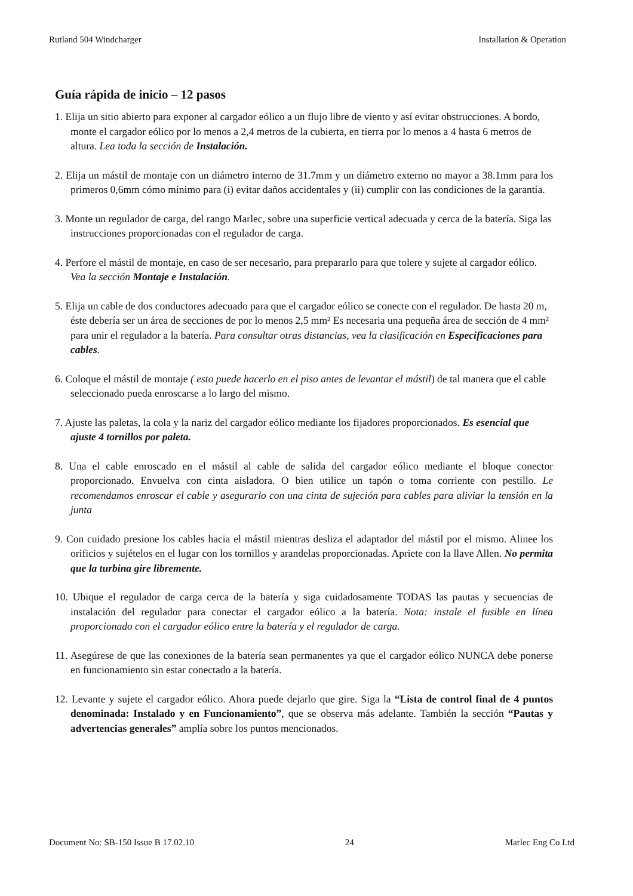Rutland 504 Windcharger Installation & Operation
Guía rápida de inicio – 12 pasos
1. Elija un sitio abierto para exponer al cargador eólico a un flujo libre de viento y así evitar obstrucciones. A bordo, monte el cargador eólico por lo menos a 2,4 metros de la cubierta, en tierra por lo menos a 4 hasta 6 metros de altura. Lea toda la sección de Instalación.
2. Elija un mástil de montaje con un diámetro interno de 31.7mm y un diámetro externo no mayor a 38.1mm para los primeros 0,6mm cómo mínimo para (i) evitar daños accidentales y (ii) cumplir con las condiciones de la garantía.
3. Monte un regulador de carga, del rango Marlec, sobre una superficie vertical adecuada y cerca de la batería. Siga las instrucciones proporcionadas con el regulador de carga.
4. Perfore el mástil de montaje, en caso de ser necesario, para prepararlo para que tolere y sujete al cargador eólico. Vea la sección Montaje e Instalación.
5. Elija un cable de dos conductores adecuado para que el cargador eólico se conecte con el regulador. De hasta 20 m, éste debería ser un área de secciones de por lo menos 2,5 mm² Es necesaria una pequeña área de sección de 4 mm² para unir el regulador a la batería. Para consultar otras distancias, vea la clasificación en Especificaciones para cables.
6. Coloque el mástil de montaje ( esto puede hacerlo en el piso antes de levantar el mástil) de tal manera que el cable seleccionado pueda enroscarse a lo largo del mismo.
7. Ajuste las paletas, la cola y la nariz del cargador eólico mediante los fijadores proporcionados. Es esencial que ajuste 4 tornillos por paleta.
8. Una el cable enroscado en el mástil al cable de salida del cargador eólico mediante el bloque conector proporcionado. Envuelva con cinta aisladora. O bien utilice un tapón o toma corriente con pestillo. Le recomendamos enroscar el cable y asegurarlo con una cinta de sujeción para cables para aliviar la tensión en la junta
9. Con cuidado presione los cables hacia el mástil mientras desliza el adaptador del mástil por el mismo. Alinee los orificios y sujételos en el lugar con los tornillos y arandelas proporcionadas. Apriete con la llave Allen. No permita que la turbina gire libremente.
10. Ubique el regulador de carga cerca de la batería y siga cuidadosamente TODAS las pautas y secuencias de instalación del regulador para conectar el cargador eólico a la batería. Nota: instale el fusible en línea proporcionado con el cargador eólico entre la batería y el regulador de carga.
11. Asegúrese de que las conexiones de la batería sean permanentes ya que el cargador eólico NUNCA debe ponerse en funcionamiento sin estar conectado a la batería.
12. Levante y sujete el cargador eólico. Ahora puede dejarlo que gire. Siga la “Lista de control final de 4 puntos denominada: Instalado y en Funcionamiento”, que se observa más adelante. También la sección “Pautas y advertencias generales” amplía sobre los puntos mencionados.
Document No: SB-150 Issue B 17.02.10 24 Marlec Eng Co Ltd